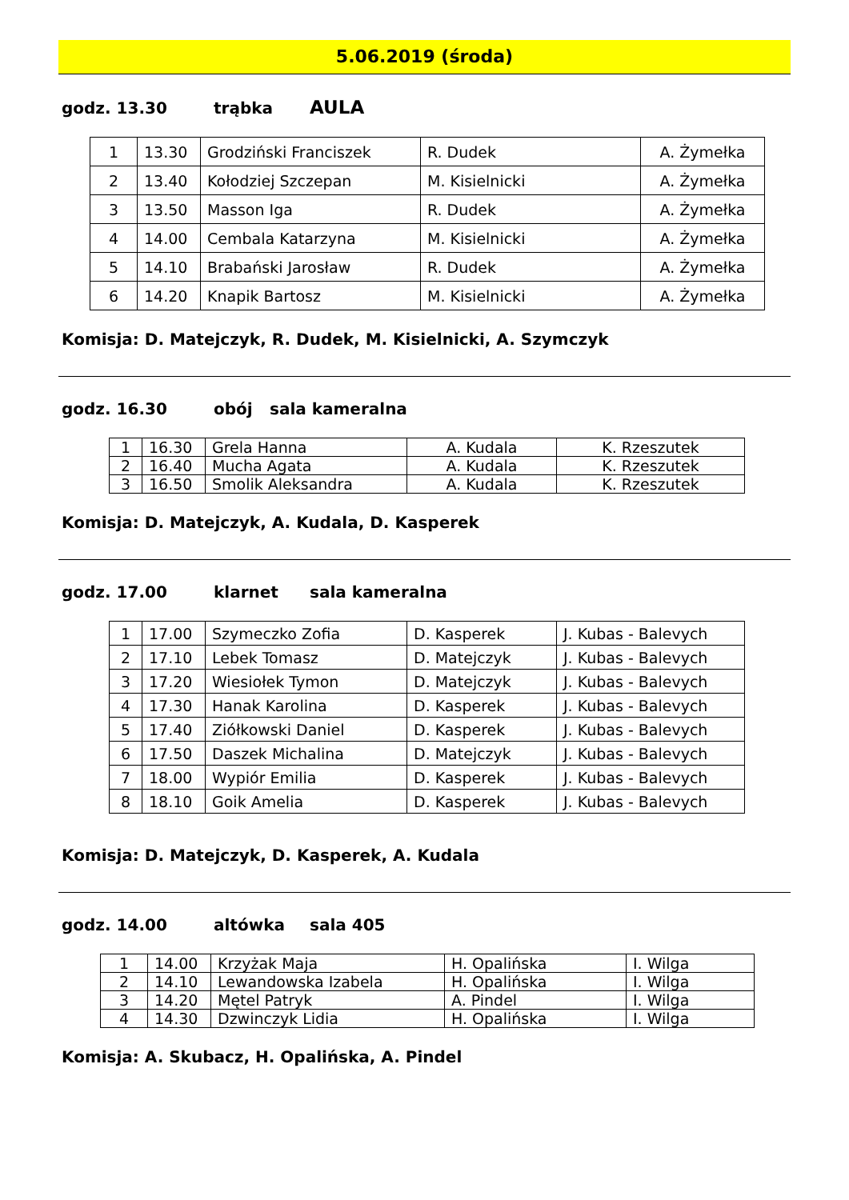5.06.2019 (środa)
godz. 13.30 trąbka AULA
| 1 | 13.30 | Grodziński Franciszek | R. Dudek | A. Żymełka |
| 2 | 13.40 | Kołodziej Szczepan | M. Kisielnicki | A. Żymełka |
| 3 | 13.50 | Masson Iga | R. Dudek | A. Żymełka |
| 4 | 14.00 | Cembala Katarzyna | M. Kisielnicki | A. Żymełka |
| 5 | 14.10 | Brabański Jarosław | R. Dudek | A. Żymełka |
| 6 | 14.20 | Knapik Bartosz | M. Kisielnicki | A. Żymełka |
Komisja: D. Matejczyk, R. Dudek, M. Kisielnicki, A. Szymczyk
godz. 16.30 obój sala kameralna
| 1 | 16.30 | Grela Hanna | A. Kudala | K. Rzeszutek |
| 2 | 16.40 | Mucha Agata | A. Kudala | K. Rzeszutek |
| 3 | 16.50 | Smolik Aleksandra | A. Kudala | K. Rzeszutek |
Komisja: D. Matejczyk, A. Kudala, D. Kasperek
godz. 17.00 klarnet sala kameralna
| 1 | 17.00 | Szymeczko Zofia | D. Kasperek | J. Kubas - Balevych |
| 2 | 17.10 | Lebek Tomasz | D. Matejczyk | J. Kubas - Balevych |
| 3 | 17.20 | Wiesiołek Tymon | D. Matejczyk | J. Kubas - Balevych |
| 4 | 17.30 | Hanak Karolina | D. Kasperek | J. Kubas - Balevych |
| 5 | 17.40 | Ziółkowski Daniel | D. Kasperek | J. Kubas - Balevych |
| 6 | 17.50 | Daszek Michalina | D. Matejczyk | J. Kubas - Balevych |
| 7 | 18.00 | Wypiór Emilia | D. Kasperek | J. Kubas - Balevych |
| 8 | 18.10 | Goik Amelia | D. Kasperek | J. Kubas - Balevych |
Komisja: D. Matejczyk, D. Kasperek, A. Kudala
godz. 14.00 altówka sala 405
| 1 | 14.00 | Krzyżak Maja | H. Opalińska | I. Wilga |
| 2 | 14.10 | Lewandowska Izabela | H. Opalińska | I. Wilga |
| 3 | 14.20 | Mętel Patryk | A. Pindel | I. Wilga |
| 4 | 14.30 | Dzwinczyk Lidia | H. Opalińska | I. Wilga |
Komisja: A. Skubacz, H. Opalińska, A. Pindel